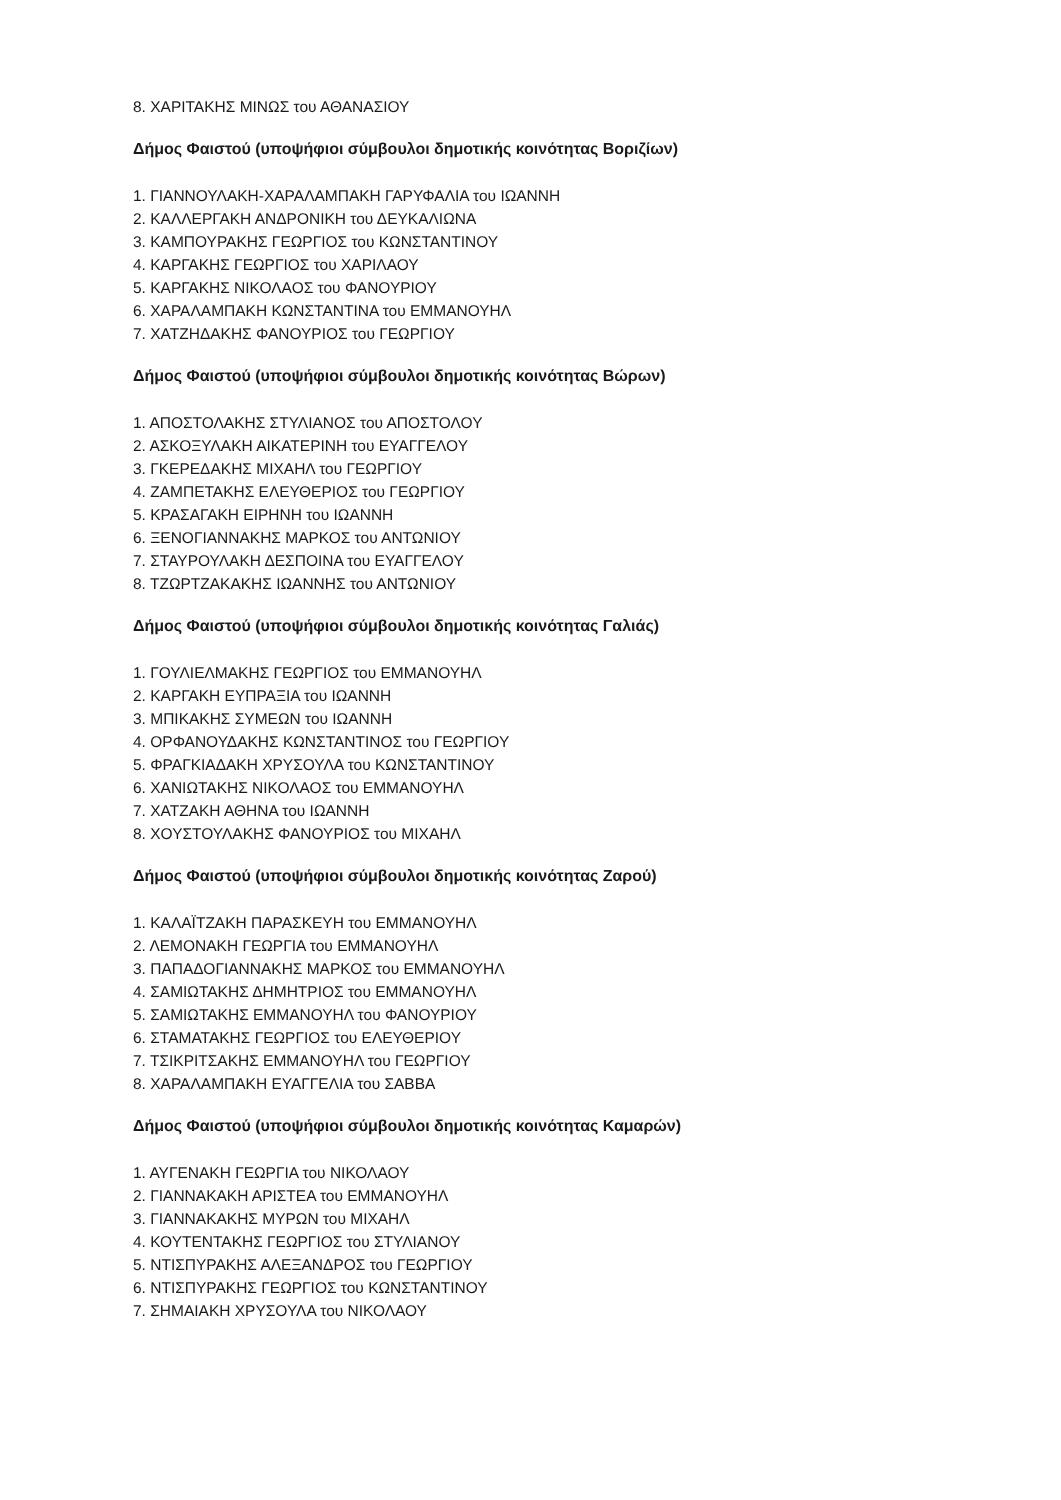8. ΧΑΡΙΤΑΚΗΣ ΜΙΝΩΣ του ΑΘΑΝΑΣΙΟΥ
Δήμος Φαιστού (υποψήφιοι σύμβουλοι δημοτικής κοινότητας Βοριζίων)
1. ΓΙΑΝΝΟΥΛΑΚΗ-ΧΑΡΑΛΑΜΠΑΚΗ ΓΑΡΥΦΑΛΙΑ του ΙΩΑΝΝΗ
2. ΚΑΛΛΕΡΓΑΚΗ ΑΝΔΡΟΝΙΚΗ του ΔΕΥΚΑΛΙΩΝΑ
3. ΚΑΜΠΟΥΡΑΚΗΣ ΓΕΩΡΓΙΟΣ του ΚΩΝΣΤΑΝΤΙΝΟΥ
4. ΚΑΡΓΑΚΗΣ ΓΕΩΡΓΙΟΣ του ΧΑΡΙΛΑΟΥ
5. ΚΑΡΓΑΚΗΣ ΝΙΚΟΛΑΟΣ του ΦΑΝΟΥΡΙΟΥ
6. ΧΑΡΑΛΑΜΠΑΚΗ ΚΩΝΣΤΑΝΤΙΝΑ του ΕΜΜΑΝΟΥΗΛ
7. ΧΑΤΖΗΔΑΚΗΣ ΦΑΝΟΥΡΙΟΣ του ΓΕΩΡΓΙΟΥ
Δήμος Φαιστού (υποψήφιοι σύμβουλοι δημοτικής κοινότητας Βώρων)
1. ΑΠΟΣΤΟΛΑΚΗΣ ΣΤΥΛΙΑΝΟΣ του ΑΠΟΣΤΟΛΟΥ
2. ΑΣΚΟΞΥΛΑΚΗ ΑΙΚΑΤΕΡΙΝΗ του ΕΥΑΓΓΕΛΟΥ
3. ΓΚΕΡΕΔΑΚΗΣ ΜΙΧΑΗΛ του ΓΕΩΡΓΙΟΥ
4. ΖΑΜΠΕΤΑΚΗΣ ΕΛΕΥΘΕΡΙΟΣ του ΓΕΩΡΓΙΟΥ
5. ΚΡΑΣΑΓΑΚΗ ΕΙΡΗΝΗ του ΙΩΑΝΝΗ
6. ΞΕΝΟΓΙΑΝΝΑΚΗΣ ΜΑΡΚΟΣ του ΑΝΤΩΝΙΟΥ
7. ΣΤΑΥΡΟΥΛΑΚΗ ΔΕΣΠΟΙΝΑ του ΕΥΑΓΓΕΛΟΥ
8. ΤΖΩΡΤΖΑΚΑΚΗΣ ΙΩΑΝΝΗΣ του ΑΝΤΩΝΙΟΥ
Δήμος Φαιστού (υποψήφιοι σύμβουλοι δημοτικής κοινότητας Γαλιάς)
1. ΓΟΥΛΙΕΛΜΑΚΗΣ ΓΕΩΡΓΙΟΣ του ΕΜΜΑΝΟΥΗΛ
2. ΚΑΡΓΑΚΗ ΕΥΠΡΑΞΙΑ του ΙΩΑΝΝΗ
3. ΜΠΙΚΑΚΗΣ ΣΥΜΕΩΝ του ΙΩΑΝΝΗ
4. ΟΡΦΑΝΟΥΔΑΚΗΣ ΚΩΝΣΤΑΝΤΙΝΟΣ του ΓΕΩΡΓΙΟΥ
5. ΦΡΑΓΚΙΑΔΑΚΗ ΧΡΥΣΟΥΛΑ του ΚΩΝΣΤΑΝΤΙΝΟΥ
6. ΧΑΝΙΩΤΑΚΗΣ ΝΙΚΟΛΑΟΣ του ΕΜΜΑΝΟΥΗΛ
7. ΧΑΤΖΑΚΗ ΑΘΗΝΑ του ΙΩΑΝΝΗ
8. ΧΟΥΣΤΟΥΛΑΚΗΣ ΦΑΝΟΥΡΙΟΣ του ΜΙΧΑΗΛ
Δήμος Φαιστού (υποψήφιοι σύμβουλοι δημοτικής κοινότητας Ζαρού)
1. ΚΑΛΑΪΤΖΑΚΗ ΠΑΡΑΣΚΕΥΗ του ΕΜΜΑΝΟΥΗΛ
2. ΛΕΜΟΝΑΚΗ ΓΕΩΡΓΙΑ του ΕΜΜΑΝΟΥΗΛ
3. ΠΑΠΑΔΟΓΙΑΝΝΑΚΗΣ ΜΑΡΚΟΣ του ΕΜΜΑΝΟΥΗΛ
4. ΣΑΜΙΩΤΑΚΗΣ ΔΗΜΗΤΡΙΟΣ του ΕΜΜΑΝΟΥΗΛ
5. ΣΑΜΙΩΤΑΚΗΣ ΕΜΜΑΝΟΥΗΛ του ΦΑΝΟΥΡΙΟΥ
6. ΣΤΑΜΑΤΑΚΗΣ ΓΕΩΡΓΙΟΣ του ΕΛΕΥΘΕΡΙΟΥ
7. ΤΣΙΚΡΙΤΣΑΚΗΣ ΕΜΜΑΝΟΥΗΛ του ΓΕΩΡΓΙΟΥ
8. ΧΑΡΑΛΑΜΠΑΚΗ ΕΥΑΓΓΕΛΙΑ του ΣΑΒΒΑ
Δήμος Φαιστού (υποψήφιοι σύμβουλοι δημοτικής κοινότητας Καμαρών)
1. ΑΥΓΕΝΑΚΗ ΓΕΩΡΓΙΑ του ΝΙΚΟΛΑΟΥ
2. ΓΙΑΝΝΑΚΑΚΗ ΑΡΙΣΤΕΑ του ΕΜΜΑΝΟΥΗΛ
3. ΓΙΑΝΝΑΚΑΚΗΣ ΜΥΡΩΝ του ΜΙΧΑΗΛ
4. ΚΟΥΤΕΝΤΑΚΗΣ ΓΕΩΡΓΙΟΣ του ΣΤΥΛΙΑΝΟΥ
5. ΝΤΙΣΠΥΡΑΚΗΣ ΑΛΕΞΑΝΔΡΟΣ του ΓΕΩΡΓΙΟΥ
6. ΝΤΙΣΠΥΡΑΚΗΣ ΓΕΩΡΓΙΟΣ του ΚΩΝΣΤΑΝΤΙΝΟΥ
7. ΣΗΜΑΙΑΚΗ ΧΡΥΣΟΥΛΑ του ΝΙΚΟΛΑΟΥ